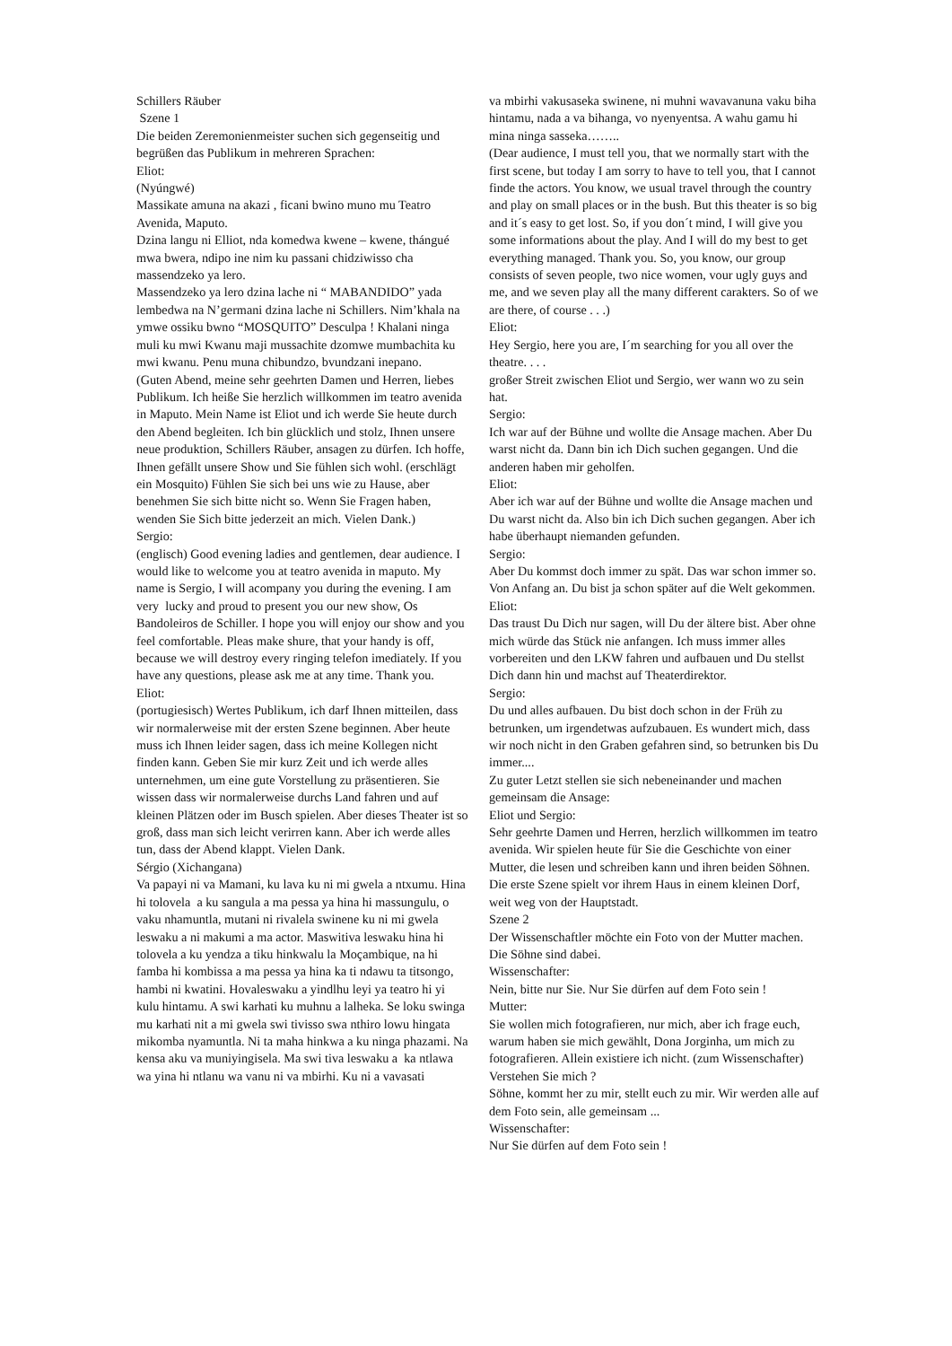Schillers Räuber
Szene 1
Die beiden Zeremonienmeister suchen sich gegenseitig und begrüßen das Publikum in mehreren Sprachen:
Eliot:
(Nyúngwé)
Massikate amuna na akazi , ficani bwino muno mu Teatro Avenida, Maputo.
Dzina langu ni Elliot, nda komedwa kwene – kwene, thángué mwa bwera, ndipo ine nim ku passani chidziwisso cha massendzeko ya lero.
Massendzeko ya lero dzina lache ni “ MABANDIDO” yada lembedwa na N’germani dzina lache ni Schillers. Nim’khala na ymwe ossiku bwno “MOSQUITO” Desculpa ! Khalani ninga muli ku mwi Kwanu maji mussachite dzomwe mumbachita ku mwi kwanu. Penu muna chibundzo, bvundzani inepano.
(Guten Abend, meine sehr geehrten Damen und Herren, liebes Publikum. Ich heiße Sie herzlich willkommen im teatro avenida in Maputo. Mein Name ist Eliot und ich werde Sie heute durch den Abend begleiten. Ich bin glücklich und stolz, Ihnen unsere neue produktion, Schillers Räuber, ansagen zu dürfen. Ich hoffe, Ihnen gefällt unsere Show und Sie fühlen sich wohl. (erschlägt ein Mosquito) Fühlen Sie sich bei uns wie zu Hause, aber benehmen Sie sich bitte nicht so. Wenn Sie Fragen haben, wenden Sie Sich bitte jederzeit an mich. Vielen Dank.)
Sergio:
(englisch) Good evening ladies and gentlemen, dear audience. I would like to welcome you at teatro avenida in maputo. My name is Sergio, I will acompany you during the evening. I am very lucky and proud to present you our new show, Os Bandoleiros de Schiller. I hope you will enjoy our show and you feel comfortable. Pleas make shure, that your handy is off, because we will destroy every ringing telefon imediately. If you have any questions, please ask me at any time. Thank you.
Eliot:
(portugiesisch) Wertes Publikum, ich darf Ihnen mitteilen, dass wir normalerweise mit der ersten Szene beginnen. Aber heute muss ich Ihnen leider sagen, dass ich meine Kollegen nicht finden kann. Geben Sie mir kurz Zeit und ich werde alles unternehmen, um eine gute Vorstellung zu präsentieren. Sie wissen dass wir normalerweise durchs Land fahren und auf kleinen Plätzen oder im Busch spielen. Aber dieses Theater ist so groß, dass man sich leicht verirren kann. Aber ich werde alles tun, dass der Abend klappt. Vielen Dank.
Sérgio (Xichangana)
Va papayi ni va Mamani, ku lava ku ni mi gwela a ntxumu. Hina hi tolovela a ku sangula a ma pessa ya hina hi massungulu, o vaku nhamuntla, mutani ni rivalela swinene ku ni mi gwela leswaku a ni makumi a ma actor. Maswitiva leswaku hina hi tolovela a ku yendza a tiku hinkwalu la Moçambique, na hi famba hi kombissa a ma pessa ya hina ka ti ndawu ta titsongo, hambi ni kwatini. Hovaleswaku a yindlhu leyi ya teatro hi yi kulu hintamu. A swi karhati ku muhnu a lalheka. Se loku swinga mu karhati nit a mi gwela swi tivisso swa nthiro lowu hingata mikomba nyamuntla. Ni ta maha hinkwa a ku ninga phazami. Na kensa aku va muniyingisela. Ma swi tiva leswaku a ka ntlawa wa yina hi ntlanu wa vanu ni va mbirhi. Ku ni a vavasati
va mbirhi vakusaseka swinene, ni muhni wavavanuna vaku biha hintamu, nada a va bihanga, vo nyenyentsa. A wahu gamu hi mina ninga sasseka……..
(Dear audience, I must tell you, that we normally start with the first scene, but today I am sorry to have to tell you, that I cannot finde the actors. You know, we usual travel through the country and play on small places or in the bush. But this theater is so big and it´s easy to get lost. So, if you don´t mind, I will give you some informations about the play. And I will do my best to get everything managed. Thank you. So, you know, our group consists of seven people, two nice women, vour ugly guys and me, and we seven play all the many different carakters. So of we are there, of course . . .)
Eliot:
Hey Sergio, here you are, I´m searching for you all over the theatre. . . .
großer Streit zwischen Eliot und Sergio, wer wann wo zu sein hat.
Sergio:
Ich war auf der Bühne und wollte die Ansage machen. Aber Du warst nicht da. Dann bin ich Dich suchen gegangen. Und die anderen haben mir geholfen.
Eliot:
Aber ich war auf der Bühne und wollte die Ansage machen und Du warst nicht da. Also bin ich Dich suchen gegangen. Aber ich habe überhaupt niemanden gefunden.
Sergio:
Aber Du kommst doch immer zu spät. Das war schon immer so. Von Anfang an. Du bist ja schon später auf die Welt gekommen.
Eliot:
Das traust Du Dich nur sagen, will Du der ältere bist. Aber ohne mich würde das Stück nie anfangen. Ich muss immer alles vorbereiten und den LKW fahren und aufbauen und Du stellst Dich dann hin und machst auf Theaterdirektor.
Sergio:
Du und alles aufbauen. Du bist doch schon in der Früh zu betrunken, um irgendetwas aufzubauen. Es wundert mich, dass wir noch nicht in den Graben gefahren sind, so betrunken bis Du immer....
Zu guter Letzt stellen sie sich nebeneinander und machen gemeinsam die Ansage:
Eliot und Sergio:
Sehr geehrte Damen und Herren, herzlich willkommen im teatro avenida. Wir spielen heute für Sie die Geschichte von einer Mutter, die lesen und schreiben kann und ihren beiden Söhnen. Die erste Szene spielt vor ihrem Haus in einem kleinen Dorf, weit weg von der Hauptstadt.
Szene 2
Der Wissenschaftler möchte ein Foto von der Mutter machen. Die Söhne sind dabei.
Wissenschafter:
Nein, bitte nur Sie. Nur Sie dürfen auf dem Foto sein !
Mutter:
Sie wollen mich fotografieren, nur mich, aber ich frage euch, warum haben sie mich gewählt, Dona Jorginha, um mich zu fotografieren. Allein existiere ich nicht. (zum Wissenschafter) Verstehen Sie mich ?
Söhne, kommt her zu mir, stellt euch zu mir. Wir werden alle auf dem Foto sein, alle gemeinsam ...
Wissenschafter:
Nur Sie dürfen auf dem Foto sein !